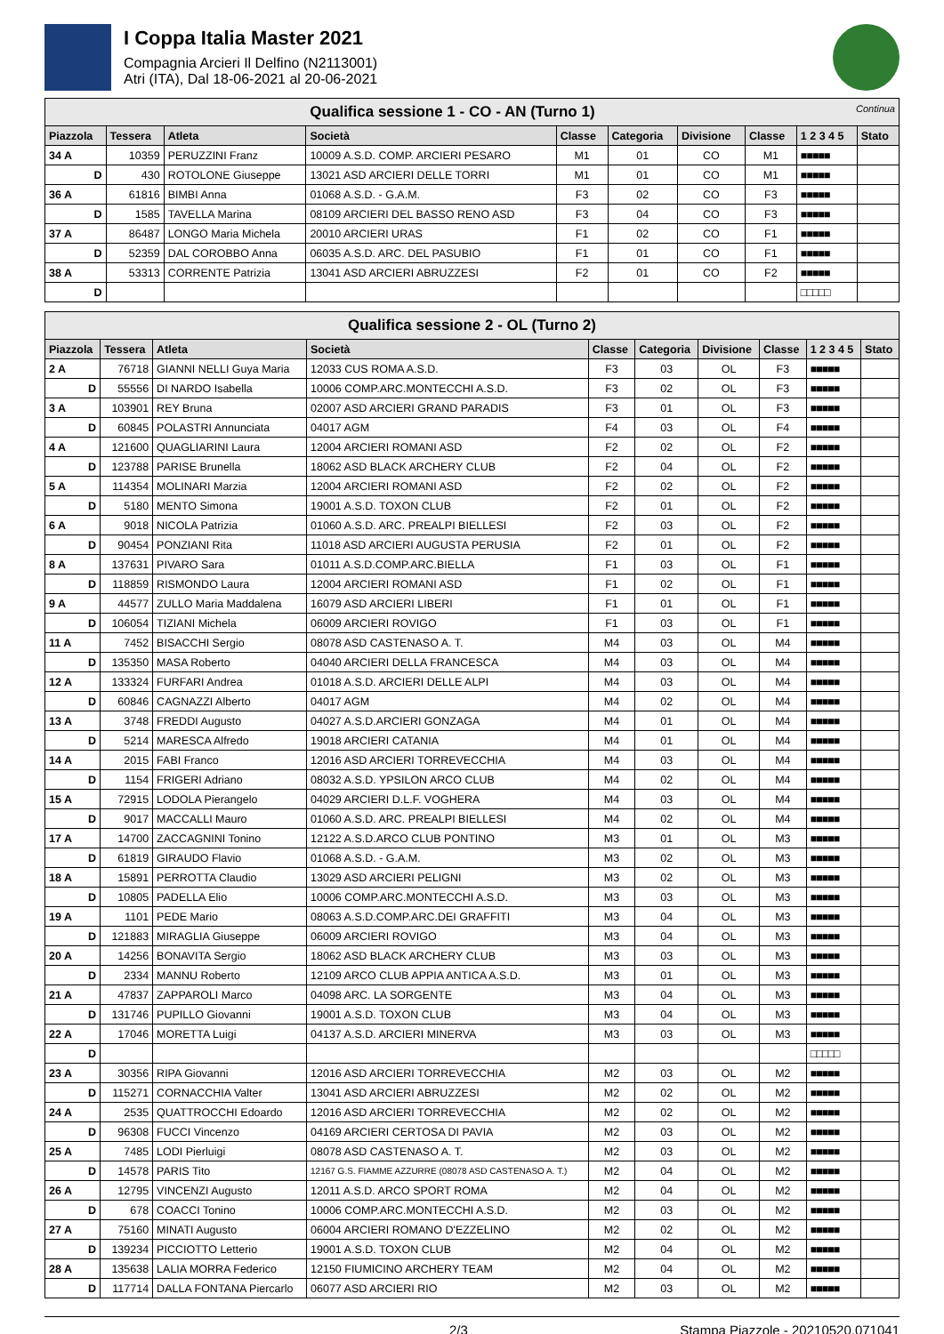I Coppa Italia Master 2021
Compagnia Arcieri Il Delfino (N2113001)
Atri (ITA), Dal 18-06-2021 al 20-06-2021
| Qualifica sessione 1 - CO - AN (Turno 1) Continua | | | | | | | | | |
| Piazzola | Tessera | Atleta | Società | Classe | Categoria | Divisione | Classe | 1 2 3 4 5 | Stato |
| 34 A | 10359 | PERUZZINI Franz | 10009 A.S.D. COMP. ARCIERI PESARO | M1 | 01 | CO | M1 | ■■■■■ | |
| D | 430 | ROTOLONE Giuseppe | 13021 ASD ARCIERI DELLE TORRI | M1 | 01 | CO | M1 | ■■■■■ | |
| 36 A | 61816 | BIMBI Anna | 01068 A.S.D. - G.A.M. | F3 | 02 | CO | F3 | ■■■■■ | |
| D | 1585 | TAVELLA Marina | 08109 ARCIERI DEL BASSO RENO ASD | F3 | 04 | CO | F3 | ■■■■■ | |
| 37 A | 86487 | LONGO Maria Michela | 20010 ARCIERI URAS | F1 | 02 | CO | F1 | ■■■■■ | |
| D | 52359 | DAL COROBBO Anna | 06035 A.S.D. ARC. DEL PASUBIO | F1 | 01 | CO | F1 | ■■■■■ | |
| 38 A | 53313 | CORRENTE Patrizia | 13041 ASD ARCIERI ABRUZZESI | F2 | 01 | CO | F2 | ■■■■■ | |
| D | | | | | | | | □□□□□ | |
| Qualifica sessione 2 - OL (Turno 2) | | | | | | | | | |
| Piazzola | Tessera | Atleta | Società | Classe | Categoria | Divisione | Classe | 1 2 3 4 5 | Stato |
| 2 A | 76718 | GIANNI NELLI Guya Maria | 12033 CUS ROMA A.S.D. | F3 | 03 | OL | F3 | ■■■■■ | |
| D | 55556 | DI NARDO Isabella | 10006 COMP.ARC.MONTECCHI A.S.D. | F3 | 02 | OL | F3 | ■■■■■ | |
| 3 A | 103901 | REY Bruna | 02007 ASD ARCIERI GRAND PARADIS | F3 | 01 | OL | F3 | ■■■■■ | |
| D | 60845 | POLASTRI Annunciata | 04017 AGM | F4 | 03 | OL | F4 | ■■■■■ | |
| 4 A | 121600 | QUAGLIARINI Laura | 12004 ARCIERI ROMANI ASD | F2 | 02 | OL | F2 | ■■■■■ | |
| D | 123788 | PARISE Brunella | 18062 ASD BLACK ARCHERY CLUB | F2 | 04 | OL | F2 | ■■■■■ | |
| 5 A | 114354 | MOLINARI Marzia | 12004 ARCIERI ROMANI ASD | F2 | 02 | OL | F2 | ■■■■■ | |
| D | 5180 | MENTO Simona | 19001 A.S.D. TOXON CLUB | F2 | 01 | OL | F2 | ■■■■■ | |
| 6 A | 9018 | NICOLA Patrizia | 01060 A.S.D. ARC. PREALPI BIELLESI | F2 | 03 | OL | F2 | ■■■■■ | |
| D | 90454 | PONZIANI Rita | 11018 ASD ARCIERI AUGUSTA PERUSIA | F2 | 01 | OL | F2 | ■■■■■ | |
| 8 A | 137631 | PIVARO Sara | 01011 A.S.D.COMP.ARC.BIELLA | F1 | 03 | OL | F1 | ■■■■■ | |
| D | 118859 | RISMONDO Laura | 12004 ARCIERI ROMANI ASD | F1 | 02 | OL | F1 | ■■■■■ | |
| 9 A | 44577 | ZULLO Maria Maddalena | 16079 ASD ARCIERI LIBERI | F1 | 01 | OL | F1 | ■■■■■ | |
| D | 106054 | TIZIANI Michela | 06009 ARCIERI ROVIGO | F1 | 03 | OL | F1 | ■■■■■ | |
| 11 A | 7452 | BISACCHI Sergio | 08078 ASD CASTENASO A. T. | M4 | 03 | OL | M4 | ■■■■■ | |
| D | 135350 | MASA Roberto | 04040 ARCIERI DELLA FRANCESCA | M4 | 03 | OL | M4 | ■■■■■ | |
| 12 A | 133324 | FURFARI Andrea | 01018 A.S.D. ARCIERI DELLE ALPI | M4 | 03 | OL | M4 | ■■■■■ | |
| D | 60846 | CAGNAZZI Alberto | 04017 AGM | M4 | 02 | OL | M4 | ■■■■■ | |
| 13 A | 3748 | FREDDI Augusto | 04027 A.S.D.ARCIERI GONZAGA | M4 | 01 | OL | M4 | ■■■■■ | |
| D | 5214 | MARESCA Alfredo | 19018 ARCIERI CATANIA | M4 | 01 | OL | M4 | ■■■■■ | |
| 14 A | 2015 | FABI Franco | 12016 ASD ARCIERI TORREVECCHIA | M4 | 03 | OL | M4 | ■■■■■ | |
| D | 1154 | FRIGERI Adriano | 08032 A.S.D. YPSILON ARCO CLUB | M4 | 02 | OL | M4 | ■■■■■ | |
| 15 A | 72915 | LODOLA Pierangelo | 04029 ARCIERI D.L.F. VOGHERA | M4 | 03 | OL | M4 | ■■■■■ | |
| D | 9017 | MACCALLI Mauro | 01060 A.S.D. ARC. PREALPI BIELLESI | M4 | 02 | OL | M4 | ■■■■■ | |
| 17 A | 14700 | ZACCAGNINI Tonino | 12122 A.S.D.ARCO CLUB PONTINO | M3 | 01 | OL | M3 | ■■■■■ | |
| D | 61819 | GIRAUDO Flavio | 01068 A.S.D. - G.A.M. | M3 | 02 | OL | M3 | ■■■■■ | |
| 18 A | 15891 | PERROTTA Claudio | 13029 ASD ARCIERI PELIGNI | M3 | 02 | OL | M3 | ■■■■■ | |
| D | 10805 | PADELLA Elio | 10006 COMP.ARC.MONTECCHI A.S.D. | M3 | 03 | OL | M3 | ■■■■■ | |
| 19 A | 1101 | PEDE Mario | 08063 A.S.D.COMP.ARC.DEI GRAFFITI | M3 | 04 | OL | M3 | ■■■■■ | |
| D | 121883 | MIRAGLIA Giuseppe | 06009 ARCIERI ROVIGO | M3 | 04 | OL | M3 | ■■■■■ | |
| 20 A | 14256 | BONAVITA Sergio | 18062 ASD BLACK ARCHERY CLUB | M3 | 03 | OL | M3 | ■■■■■ | |
| D | 2334 | MANNU Roberto | 12109 ARCO CLUB APPIA ANTICA A.S.D. | M3 | 01 | OL | M3 | ■■■■■ | |
| 21 A | 47837 | ZAPPAROLI Marco | 04098 ARC. LA SORGENTE | M3 | 04 | OL | M3 | ■■■■■ | |
| D | 131746 | PUPILLO Giovanni | 19001 A.S.D. TOXON CLUB | M3 | 04 | OL | M3 | ■■■■■ | |
| 22 A | 17046 | MORETTA Luigi | 04137 A.S.D. ARCIERI MINERVA | M3 | 03 | OL | M3 | ■■■■■ | |
| D | | | | | | | | □□□□□ | |
| 23 A | 30356 | RIPA Giovanni | 12016 ASD ARCIERI TORREVECCHIA | M2 | 03 | OL | M2 | ■■■■■ | |
| D | 115271 | CORNACCHIA Valter | 13041 ASD ARCIERI ABRUZZESI | M2 | 02 | OL | M2 | ■■■■■ | |
| 24 A | 2535 | QUATTROCCHI Edoardo | 12016 ASD ARCIERI TORREVECCHIA | M2 | 02 | OL | M2 | ■■■■■ | |
| D | 96308 | FUCCI Vincenzo | 04169 ARCIERI CERTOSA DI PAVIA | M2 | 03 | OL | M2 | ■■■■■ | |
| 25 A | 7485 | LODI Pierluigi | 08078 ASD CASTENASO A. T. | M2 | 03 | OL | M2 | ■■■■■ | |
| D | 14578 | PARIS Tito | 12167 G.S. FIAMME AZZURRE (08078 ASD CASTENASO A. T.) | M2 | 04 | OL | M2 | ■■■■■ | |
| 26 A | 12795 | VINCENZI Augusto | 12011 A.S.D. ARCO SPORT ROMA | M2 | 04 | OL | M2 | ■■■■■ | |
| D | 678 | COACCI Tonino | 10006 COMP.ARC.MONTECCHI A.S.D. | M2 | 03 | OL | M2 | ■■■■■ | |
| 27 A | 75160 | MINATI Augusto | 06004 ARCIERI ROMANO D'EZZELINO | M2 | 02 | OL | M2 | ■■■■■ | |
| D | 139234 | PICCIOTTO Letterio | 19001 A.S.D. TOXON CLUB | M2 | 04 | OL | M2 | ■■■■■ | |
| 28 A | 135638 | LALIA MORRA Federico | 12150 FIUMICINO ARCHERY TEAM | M2 | 04 | OL | M2 | ■■■■■ | |
| D | 117714 | DALLA FONTANA Piercarlo | 06077 ASD ARCIERI RIO | M2 | 03 | OL | M2 | ■■■■■ | |
2/3 Stampa Piazzole - 20210520.071041